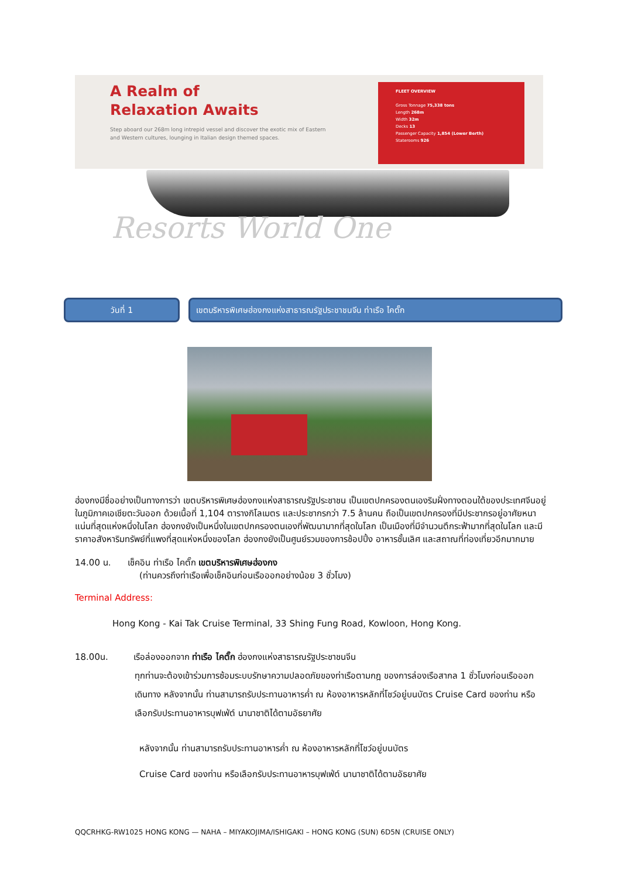A Realm of
Relaxation Awaits
Step aboard our 268m long intrepid vessel and discover the exotic mix of Eastern and Western cultures, lounging in Italian design themed spaces.
FLEET OVERVIEW
Gross Tonnage 75,338 tons
Length 268m
Width 32m
Decks 13
Passenger Capacity 1,854 (Lower Berth)
Staterooms 926
Resorts World One
วันที่ 1 เขตบริหารพิเศษฮ่องกงแห่งสาธารณรัฐประชาชนจีน ท่าเรือ ไคตั๊ก
ฮ่องกงมีชื่ออย่างเป็นทางการว่า เขตบริหารพิเศษฮ่องกงแห่งสาธารณรัฐประชาชน เป็นเขตปกครองตนเองริมฝั่งทางตอนใต้ของประเทศจีนอยู่ในภูมิภาคเอเชียตะวันออก ด้วยเนื้อที่ 1,104 ตารางกิโลเมตร และประชากรกว่า 7.5 ล้านคน ถือเป็นเขตปกครองที่มีประชากรอยู่อาศัยหนาแน่นที่สุดแห่งหนึ่งในโลก ฮ่องกงยังเป็นหนึ่งในเขตปกครองตนเองที่พัฒนามากที่สุดในโลก เป็นเมืองที่มีจำนวนตึกระฟ้ามากที่สุดในโลก และมีราคาอสังหาริมทรัพย์ที่แพงที่สุดแห่งหนึ่งของโลก ฮ่องกงยังเป็นศูนย์รวมของการช้อปปิ้ง อาหารชั้นเลิศ และสถาณที่ท่องเที่ยวอีกมากมาย
14.00 น. เช็คอิน ท่าเรือ ไคตั๊ก เขตบริหารพิเศษฮ่องกง
(ท่านควรถึงท่าเรือเพื่อเช็คอินก่อนเรือออกอย่างน้อย 3 ชั่วโมง)
Terminal Address:
Hong Kong - Kai Tak Cruise Terminal, 33 Shing Fung Road, Kowloon, Hong Kong.
18.00น. เรือล่องออกจาก ท่าเรือ ไคตั๊ก ฮ่องกงแห่งสาธารณรัฐประชาชนจีน
ทุกท่านจะต้องเข้าร่วมการซ้อมระบบรักษาความปลอดภัยของท่าเรือตามกฎ ของการล่องเรือสากล 1 ชั่วโมงก่อนเรือออกเดินทาง หลังจากนั้น ท่านสามารถรับประทานอาหารค่ำ ณ ห้องอาหารหลักที่โชว์อยู่บนบัตร Cruise Card ของท่าน หรือเลือกรับประทานอาหารบุฟเฟ่ต์ นานาชาติได้ตามอัธยาศัย
หลังจากนั้น ท่านสามารถรับประทานอาหารค่ำ ณ ห้องอาหารหลักที่โชว์อยู่บนบัตร
Cruise Card ของท่าน หรือเลือกรับประทานอาหารบุฟเฟ่ต์ นานาชาติได้ตามอัธยาศัย
QQCRHKG-RW1025 HONG KONG — NAHA – MIYAKOJIMA/ISHIGAKI – HONG KONG (SUN) 6D5N (CRUISE ONLY)